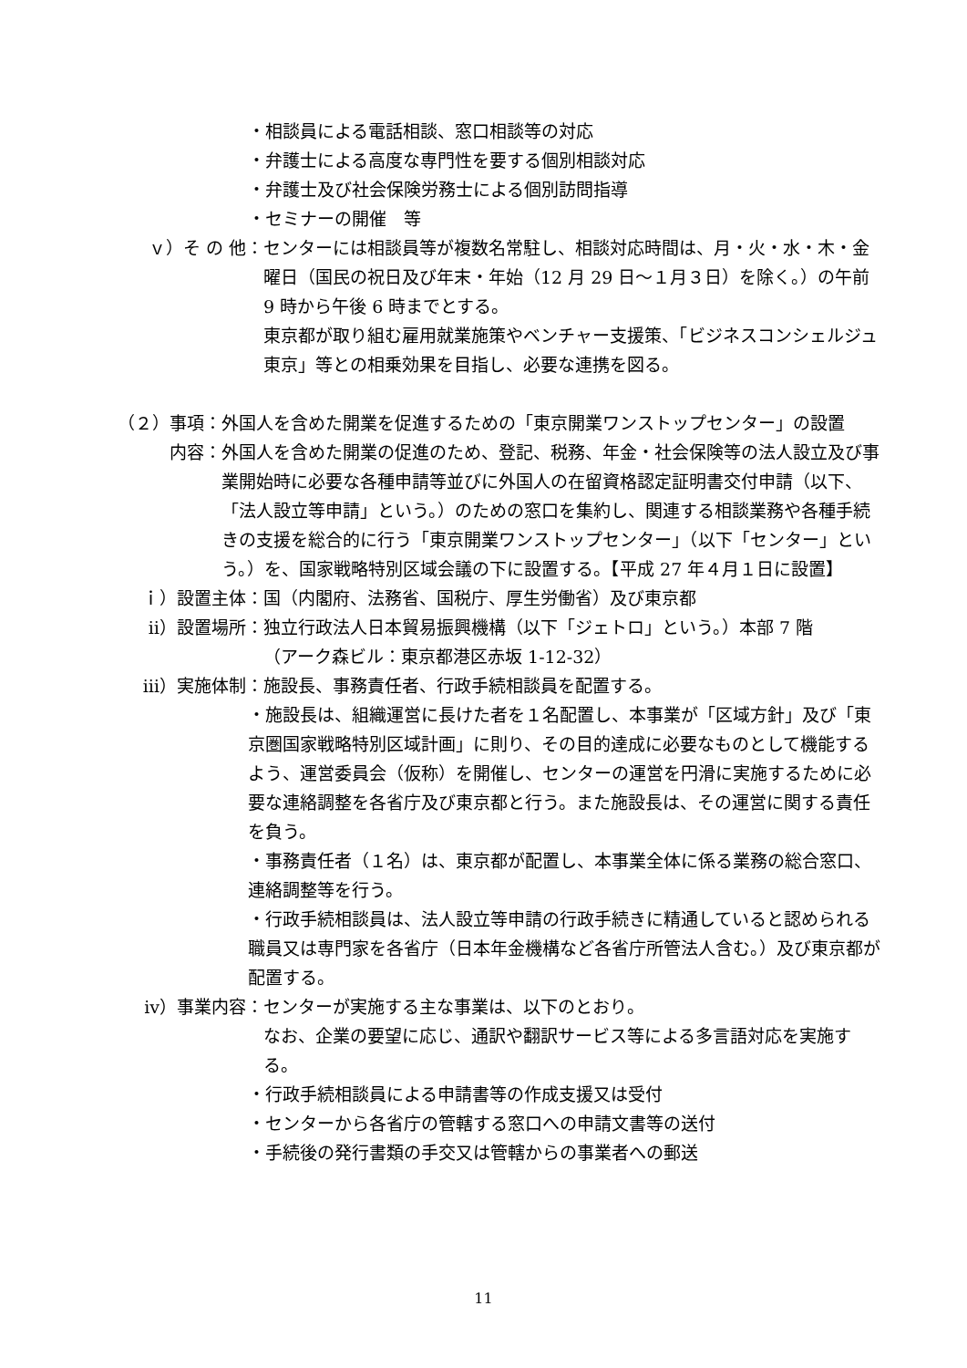・相談員による電話相談、窓口相談等の対応
・弁護士による高度な専門性を要する個別相談対応
・弁護士及び社会保険労務士による個別訪問指導
・セミナーの開催　等
ｖ）そ の 他： センターには相談員等が複数名常駐し、相談対応時間は、月・火・水・木・金曜日（国民の祝日及び年末・年始（12 月 29 日～１月３日）を除く。）の午前 9 時から午後 6 時までとする。
東京都が取り組む雇用就業施策やベンチャー支援策、「ビジネスコンシェルジュ東京」等との相乗効果を目指し、必要な連携を図る。
（２）事項： 外国人を含めた開業を促進するための「東京開業ワンストップセンター」の設置
内容： 外国人を含めた開業の促進のため、登記、税務、年金・社会保険等の法人設立及び事業開始時に必要な各種申請等並びに外国人の在留資格認定証明書交付申請（以下、「法人設立等申請」という。）のための窓口を集約し、関連する相談業務や各種手続きの支援を総合的に行う「東京開業ワンストップセンター」（以下「センター」という。）を、国家戦略特別区域会議の下に設置する。【平成 27 年４月１日に設置】
ｉ）設置主体： 国（内閣府、法務省、国税庁、厚生労働省）及び東京都
ⅱ）設置場所： 独立行政法人日本貿易振興機構（以下「ジェトロ」という。）本部 7 階
（アーク森ビル：東京都港区赤坂 1-12-32）
ⅲ）実施体制： 施設長、事務責任者、行政手続相談員を配置する。
・施設長は、組織運営に長けた者を１名配置し、本事業が「区域方針」及び「東京圏国家戦略特別区域計画」に則り、その目的達成に必要なものとして機能するよう、運営委員会（仮称）を開催し、センターの運営を円滑に実施するために必要な連絡調整を各省庁及び東京都と行う。また施設長は、その運営に関する責任を負う。
・事務責任者（１名）は、東京都が配置し、本事業全体に係る業務の総合窓口、連絡調整等を行う。
・行政手続相談員は、法人設立等申請の行政手続きに精通していると認められる職員又は専門家を各省庁（日本年金機構など各省庁所管法人含む。）及び東京都が配置する。
ⅳ）事業内容： センターが実施する主な事業は、以下のとおり。
なお、企業の要望に応じ、通訳や翻訳サービス等による多言語対応を実施する。
・行政手続相談員による申請書等の作成支援又は受付
・センターから各省庁の管轄する窓口への申請文書等の送付
・手続後の発行書類の手交又は管轄からの事業者への郵送
11